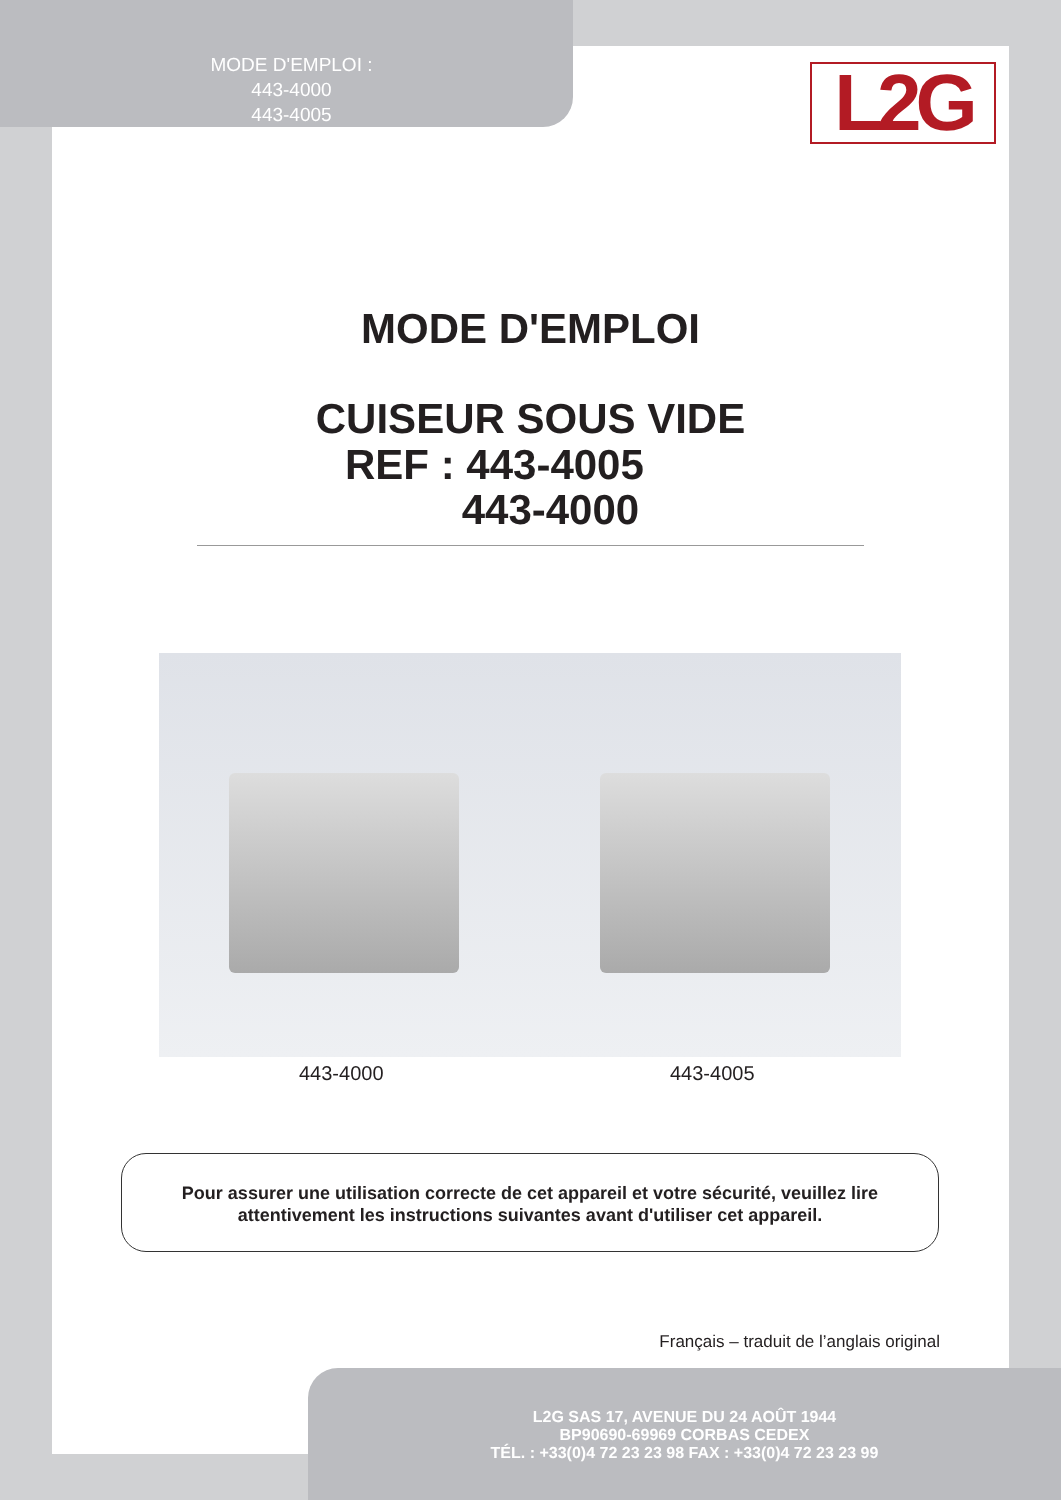MODE D'EMPLOI :
443-4000
443-4005
L2G
MODE D'EMPLOI
CUISEUR SOUS VIDE
REF : 443-4005
443-4000
443-4000 443-4005
Pour assurer une utilisation correcte de cet appareil et votre sécurité, veuillez lire
attentivement les instructions suivantes avant d'utiliser cet appareil.
Français – traduit de l’anglais original
L2G SAS 17, AVENUE DU 24 AOÛT 1944
BP90690-69969 CORBAS CEDEX
TÉL. : +33(0)4 72 23 23 98 FAX : +33(0)4 72 23 23 99